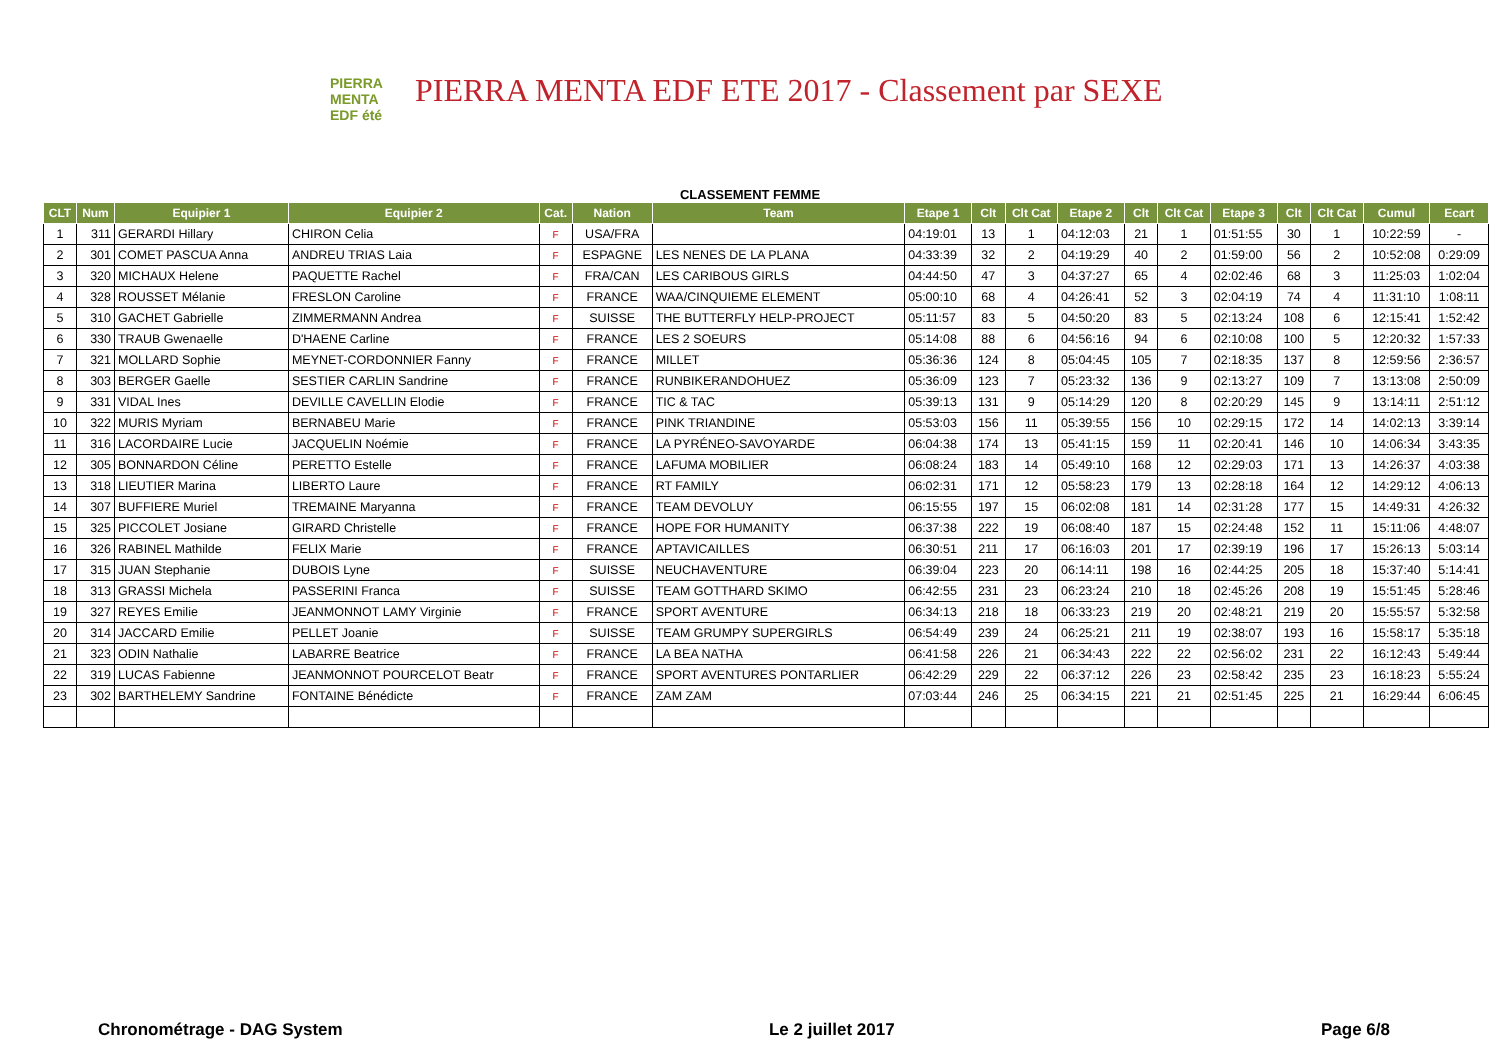PIERRA
MENTA
EDF été
PIERRA MENTA EDF ETE 2017 - Classement par SEXE
CLASSEMENT FEMME
| CLT | Num | Equipier 1 | Equipier 2 | Cat. | Nation | Team | Etape 1 | Clt | Clt Cat | Etape 2 | Clt | Clt Cat | Etape 3 | Clt | Clt Cat | Cumul | Ecart |
| --- | --- | --- | --- | --- | --- | --- | --- | --- | --- | --- | --- | --- | --- | --- | --- | --- | --- |
| 1 | 311 | GERARDI Hillary | CHIRON Celia | F | USA/FRA | | 04:19:01 | 13 | 1 | 04:12:03 | 21 | 1 | 01:51:55 | 30 | 1 | 10:22:59 | - |
| 2 | 301 | COMET PASCUA Anna | ANDREU TRIAS Laia | F | ESPAGNE | LES NENES DE LA PLANA | 04:33:39 | 32 | 2 | 04:19:29 | 40 | 2 | 01:59:00 | 56 | 2 | 10:52:08 | 0:29:09 |
| 3 | 320 | MICHAUX Helene | PAQUETTE Rachel | F | FRA/CAN | LES CARIBOUS GIRLS | 04:44:50 | 47 | 3 | 04:37:27 | 65 | 4 | 02:02:46 | 68 | 3 | 11:25:03 | 1:02:04 |
| 4 | 328 | ROUSSET Mélanie | FRESLON Caroline | F | FRANCE | WAA/CINQUIEME ELEMENT | 05:00:10 | 68 | 4 | 04:26:41 | 52 | 3 | 02:04:19 | 74 | 4 | 11:31:10 | 1:08:11 |
| 5 | 310 | GACHET Gabrielle | ZIMMERMANN Andrea | F | SUISSE | THE BUTTERFLY HELP-PROJECT | 05:11:57 | 83 | 5 | 04:50:20 | 83 | 5 | 02:13:24 | 108 | 6 | 12:15:41 | 1:52:42 |
| 6 | 330 | TRAUB Gwenaelle | D'HAENE Carline | F | FRANCE | LES 2 SOEURS | 05:14:08 | 88 | 6 | 04:56:16 | 94 | 6 | 02:10:08 | 100 | 5 | 12:20:32 | 1:57:33 |
| 7 | 321 | MOLLARD Sophie | MEYNET-CORDONNIER Fanny | F | FRANCE | MILLET | 05:36:36 | 124 | 8 | 05:04:45 | 105 | 7 | 02:18:35 | 137 | 8 | 12:59:56 | 2:36:57 |
| 8 | 303 | BERGER Gaelle | SESTIER CARLIN Sandrine | F | FRANCE | RUNBIKERANDOHUEZ | 05:36:09 | 123 | 7 | 05:23:32 | 136 | 9 | 02:13:27 | 109 | 7 | 13:13:08 | 2:50:09 |
| 9 | 331 | VIDAL Ines | DEVILLE CAVELLIN Elodie | F | FRANCE | TIC & TAC | 05:39:13 | 131 | 9 | 05:14:29 | 120 | 8 | 02:20:29 | 145 | 9 | 13:14:11 | 2:51:12 |
| 10 | 322 | MURIS Myriam | BERNABEU Marie | F | FRANCE | PINK TRIANDINE | 05:53:03 | 156 | 11 | 05:39:55 | 156 | 10 | 02:29:15 | 172 | 14 | 14:02:13 | 3:39:14 |
| 11 | 316 | LACORDAIRE Lucie | JACQUELIN Noémie | F | FRANCE | LA PYRÉNEO-SAVOYARDE | 06:04:38 | 174 | 13 | 05:41:15 | 159 | 11 | 02:20:41 | 146 | 10 | 14:06:34 | 3:43:35 |
| 12 | 305 | BONNARDON Céline | PERETTO Estelle | F | FRANCE | LAFUMA MOBILIER | 06:08:24 | 183 | 14 | 05:49:10 | 168 | 12 | 02:29:03 | 171 | 13 | 14:26:37 | 4:03:38 |
| 13 | 318 | LIEUTIER Marina | LIBERTO Laure | F | FRANCE | RT FAMILY | 06:02:31 | 171 | 12 | 05:58:23 | 179 | 13 | 02:28:18 | 164 | 12 | 14:29:12 | 4:06:13 |
| 14 | 307 | BUFFIERE Muriel | TREMAINE Maryanna | F | FRANCE | TEAM DEVOLUY | 06:15:55 | 197 | 15 | 06:02:08 | 181 | 14 | 02:31:28 | 177 | 15 | 14:49:31 | 4:26:32 |
| 15 | 325 | PICCOLET Josiane | GIRARD Christelle | F | FRANCE | HOPE FOR HUMANITY | 06:37:38 | 222 | 19 | 06:08:40 | 187 | 15 | 02:24:48 | 152 | 11 | 15:11:06 | 4:48:07 |
| 16 | 326 | RABINEL Mathilde | FELIX Marie | F | FRANCE | APTAVICAILLES | 06:30:51 | 211 | 17 | 06:16:03 | 201 | 17 | 02:39:19 | 196 | 17 | 15:26:13 | 5:03:14 |
| 17 | 315 | JUAN Stephanie | DUBOIS Lyne | F | SUISSE | NEUCHAVENTURE | 06:39:04 | 223 | 20 | 06:14:11 | 198 | 16 | 02:44:25 | 205 | 18 | 15:37:40 | 5:14:41 |
| 18 | 313 | GRASSI Michela | PASSERINI Franca | F | SUISSE | TEAM GOTTHARD SKIMO | 06:42:55 | 231 | 23 | 06:23:24 | 210 | 18 | 02:45:26 | 208 | 19 | 15:51:45 | 5:28:46 |
| 19 | 327 | REYES Emilie | JEANMONNOT LAMY Virginie | F | FRANCE | SPORT AVENTURE | 06:34:13 | 218 | 18 | 06:33:23 | 219 | 20 | 02:48:21 | 219 | 20 | 15:55:57 | 5:32:58 |
| 20 | 314 | JACCARD Emilie | PELLET Joanie | F | SUISSE | TEAM GRUMPY SUPERGIRLS | 06:54:49 | 239 | 24 | 06:25:21 | 211 | 19 | 02:38:07 | 193 | 16 | 15:58:17 | 5:35:18 |
| 21 | 323 | ODIN Nathalie | LABARRE Beatrice | F | FRANCE | LA BEA NATHA | 06:41:58 | 226 | 21 | 06:34:43 | 222 | 22 | 02:56:02 | 231 | 22 | 16:12:43 | 5:49:44 |
| 22 | 319 | LUCAS Fabienne | JEANMONNOT POURCELOT Beatr | F | FRANCE | SPORT AVENTURES PONTARLIER | 06:42:29 | 229 | 22 | 06:37:12 | 226 | 23 | 02:58:42 | 235 | 23 | 16:18:23 | 5:55:24 |
| 23 | 302 | BARTHELEMY Sandrine | FONTAINE Bénédicte | F | FRANCE | ZAM ZAM | 07:03:44 | 246 | 25 | 06:34:15 | 221 | 21 | 02:51:45 | 225 | 21 | 16:29:44 | 6:06:45 |
Chronométrage - DAG System Le 2 juillet 2017 Page 6/8